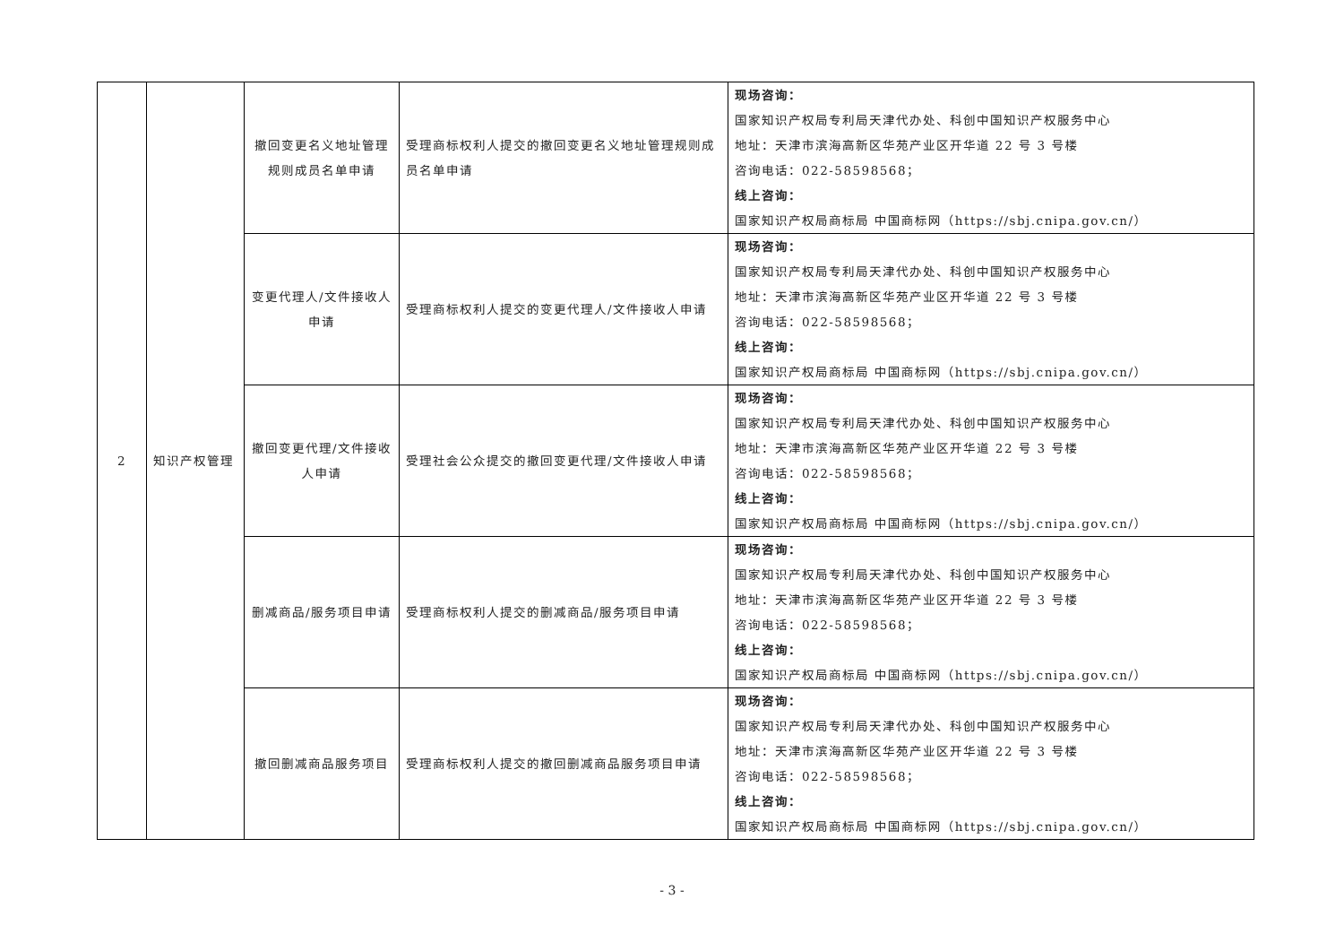| 2 | 知识产权管理 | 撤回变更名义地址管理规则成员名单申请 | 受理商标权利人提交的撤回变更名义地址管理规则成员名单申请 | 现场咨询： 国家知识产权局专利局天津代办处、科创中国知识产权服务中心 地址：天津市滨海高新区华苑产业区开华道 22 号 3 号楼 咨询电话：022-58598568； 线上咨询： 国家知识产权局商标局 中国商标网（https://sbj.cnipa.gov.cn/） |
| | | 变更代理人/文件接收人申请 | 受理商标权利人提交的变更代理人/文件接收人申请 | 现场咨询： 国家知识产权局专利局天津代办处、科创中国知识产权服务中心 地址：天津市滨海高新区华苑产业区开华道 22 号 3 号楼 咨询电话：022-58598568； 线上咨询： 国家知识产权局商标局 中国商标网（https://sbj.cnipa.gov.cn/） |
| | | 撤回变更代理/文件接收人申请 | 受理社会公众提交的撤回变更代理/文件接收人申请 | 现场咨询： 国家知识产权局专利局天津代办处、科创中国知识产权服务中心 地址：天津市滨海高新区华苑产业区开华道 22 号 3 号楼 咨询电话：022-58598568； 线上咨询： 国家知识产权局商标局 中国商标网（https://sbj.cnipa.gov.cn/） |
| | | 删减商品/服务项目申请 | 受理商标权利人提交的删减商品/服务项目申请 | 现场咨询： 国家知识产权局专利局天津代办处、科创中国知识产权服务中心 地址：天津市滨海高新区华苑产业区开华道 22 号 3 号楼 咨询电话：022-58598568； 线上咨询： 国家知识产权局商标局 中国商标网（https://sbj.cnipa.gov.cn/） |
| | | 撤回删减商品服务项目 | 受理商标权利人提交的撤回删减商品服务项目申请 | 现场咨询： 国家知识产权局专利局天津代办处、科创中国知识产权服务中心 地址：天津市滨海高新区华苑产业区开华道 22 号 3 号楼 咨询电话：022-58598568； 线上咨询： 国家知识产权局商标局 中国商标网（https://sbj.cnipa.gov.cn/） |
- 3 -